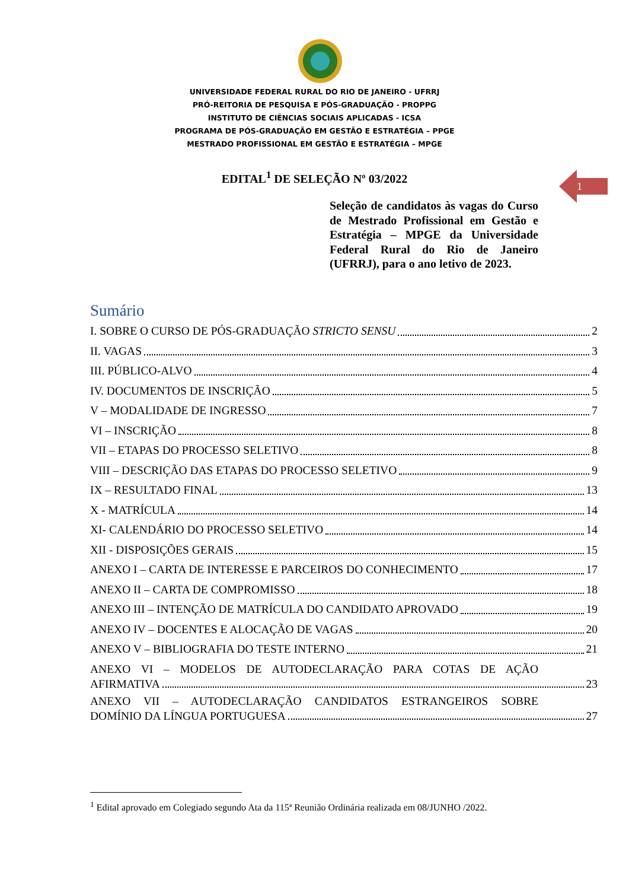UNIVERSIDADE FEDERAL RURAL DO RIO DE JANEIRO - UFRRJ
PRÓ-REITORIA DE PESQUISA E PÓS-GRADUAÇÃO - PROPPG
INSTITUTO DE CIÊNCIAS SOCIAIS APLICADAS - ICSA
PROGRAMA DE PÓS-GRADUAÇÃO EM GESTÃO E ESTRATÉGIA – PPGE
MESTRADO PROFISSIONAL EM GESTÃO E ESTRATÉGIA – MPGE
EDITAL<sup>1</sup> DE SELEÇÃO Nº 03/2022
1
Seleção de candidatos às vagas do Curso de Mestrado Profissional em Gestão e Estratégia – MPGE da Universidade Federal Rural do Rio de Janeiro (UFRRJ), para o ano letivo de 2023.
Sumário
I. SOBRE O CURSO DE PÓS-GRADUAÇÃO STRICTO SENSU 2
II. VAGAS 3
III. PÚBLICO-ALVO 4
IV. DOCUMENTOS DE INSCRIÇÃO 5
V – MODALIDADE DE INGRESSO 7
VI – INSCRIÇÃO 8
VII – ETAPAS DO PROCESSO SELETIVO 8
VIII – DESCRIÇÃO DAS ETAPAS DO PROCESSO SELETIVO 9
IX – RESULTADO FINAL 13
X - MATRÍCULA 14
XI- CALENDÁRIO DO PROCESSO SELETIVO 14
XII - DISPOSIÇÕES GERAIS 15
ANEXO I – CARTA DE INTERESSE E PARCEIROS DO CONHECIMENTO 17
ANEXO II – CARTA DE COMPROMISSO 18
ANEXO III – INTENÇÃO DE MATRÍCULA DO CANDIDATO APROVADO 19
ANEXO IV – DOCENTES E ALOCAÇÃO DE VAGAS 20
ANEXO V – BIBLIOGRAFIA DO TESTE INTERNO 21
ANEXO VI – MODELOS DE AUTODECLARAÇÃO PARA COTAS DE AÇÃO
AFIRMATIVA 23
ANEXO VII – AUTODECLARAÇÃO CANDIDATOS ESTRANGEIROS SOBRE
DOMÍNIO DA LÍNGUA PORTUGUESA 27
<sup>1</sup> Edital aprovado em Colegiado segundo Ata da 115ª Reunião Ordinária realizada em 08/JUNHO /2022.